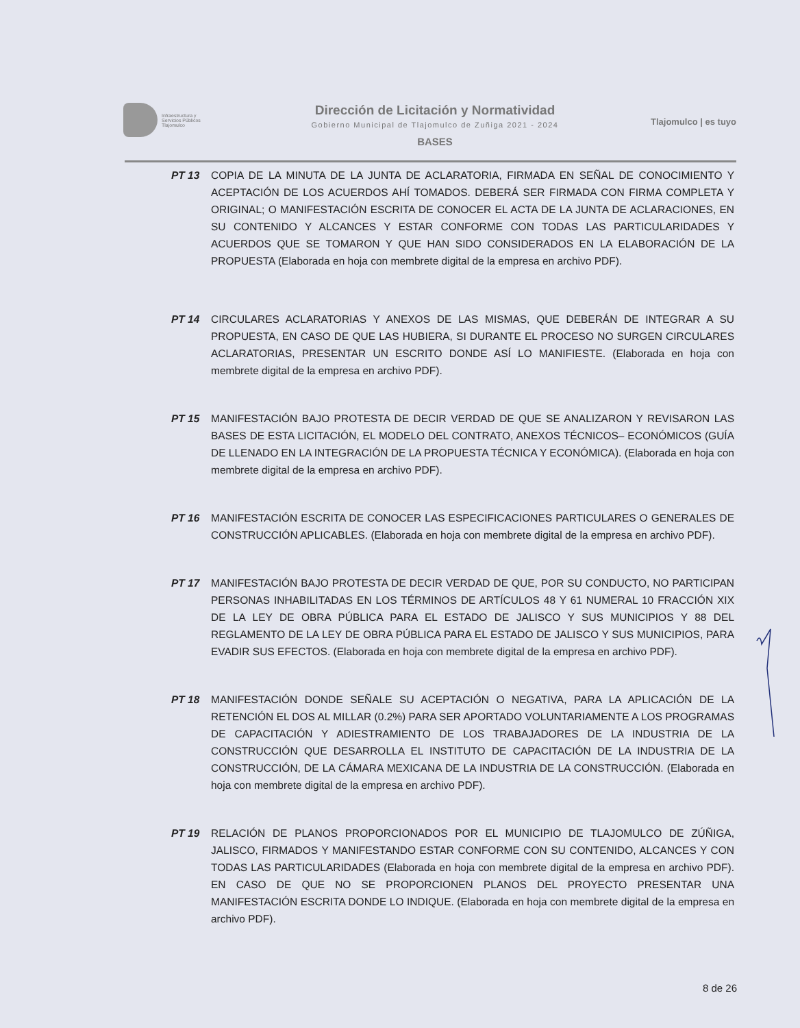Infraestructura y
Servicios Públicos
Tlajomulco
Dirección de Licitación y Normatividad
Gobierno Municipal de Tlajomulco de Zuñiga 2021 - 2024
BASES
Tlajomulco | es tuyo
PT 13 COPIA DE LA MINUTA DE LA JUNTA DE ACLARATORIA, FIRMADA EN SEÑAL DE CONOCIMIENTO Y ACEPTACIÓN DE LOS ACUERDOS AHÍ TOMADOS. DEBERÁ SER FIRMADA CON FIRMA COMPLETA Y ORIGINAL; O MANIFESTACIÓN ESCRITA DE CONOCER EL ACTA DE LA JUNTA DE ACLARACIONES, EN SU CONTENIDO Y ALCANCES Y ESTAR CONFORME CON TODAS LAS PARTICULARIDADES Y ACUERDOS QUE SE TOMARON Y QUE HAN SIDO CONSIDERADOS EN LA ELABORACIÓN DE LA PROPUESTA (Elaborada en hoja con membrete digital de la empresa en archivo PDF).
PT 14 CIRCULARES ACLARATORIAS Y ANEXOS DE LAS MISMAS, QUE DEBERÁN DE INTEGRAR A SU PROPUESTA, EN CASO DE QUE LAS HUBIERA, SI DURANTE EL PROCESO NO SURGEN CIRCULARES ACLARATORIAS, PRESENTAR UN ESCRITO DONDE ASÍ LO MANIFIESTE. (Elaborada en hoja con membrete digital de la empresa en archivo PDF).
PT 15 MANIFESTACIÓN BAJO PROTESTA DE DECIR VERDAD DE QUE SE ANALIZARON Y REVISARON LAS BASES DE ESTA LICITACIÓN, EL MODELO DEL CONTRATO, ANEXOS TÉCNICOS– ECONÓMICOS (GUÍA DE LLENADO EN LA INTEGRACIÓN DE LA PROPUESTA TÉCNICA Y ECONÓMICA). (Elaborada en hoja con membrete digital de la empresa en archivo PDF).
PT 16 MANIFESTACIÓN ESCRITA DE CONOCER LAS ESPECIFICACIONES PARTICULARES O GENERALES DE CONSTRUCCIÓN APLICABLES. (Elaborada en hoja con membrete digital de la empresa en archivo PDF).
PT 17 MANIFESTACIÓN BAJO PROTESTA DE DECIR VERDAD DE QUE, POR SU CONDUCTO, NO PARTICIPAN PERSONAS INHABILITADAS EN LOS TÉRMINOS DE ARTÍCULOS 48 Y 61 NUMERAL 10 FRACCIÓN XIX DE LA LEY DE OBRA PÚBLICA PARA EL ESTADO DE JALISCO Y SUS MUNICIPIOS Y 88 DEL REGLAMENTO DE LA LEY DE OBRA PÚBLICA PARA EL ESTADO DE JALISCO Y SUS MUNICIPIOS, PARA EVADIR SUS EFECTOS. (Elaborada en hoja con membrete digital de la empresa en archivo PDF).
PT 18 MANIFESTACIÓN DONDE SEÑALE SU ACEPTACIÓN O NEGATIVA, PARA LA APLICACIÓN DE LA RETENCIÓN EL DOS AL MILLAR (0.2%) PARA SER APORTADO VOLUNTARIAMENTE A LOS PROGRAMAS DE CAPACITACIÓN Y ADIESTRAMIENTO DE LOS TRABAJADORES DE LA INDUSTRIA DE LA CONSTRUCCIÓN QUE DESARROLLA EL INSTITUTO DE CAPACITACIÓN DE LA INDUSTRIA DE LA CONSTRUCCIÓN, DE LA CÁMARA MEXICANA DE LA INDUSTRIA DE LA CONSTRUCCIÓN. (Elaborada en hoja con membrete digital de la empresa en archivo PDF).
PT 19 RELACIÓN DE PLANOS PROPORCIONADOS POR EL MUNICIPIO DE TLAJOMULCO DE ZÚÑIGA, JALISCO, FIRMADOS Y MANIFESTANDO ESTAR CONFORME CON SU CONTENIDO, ALCANCES Y CON TODAS LAS PARTICULARIDADES (Elaborada en hoja con membrete digital de la empresa en archivo PDF). EN CASO DE QUE NO SE PROPORCIONEN PLANOS DEL PROYECTO PRESENTAR UNA MANIFESTACIÓN ESCRITA DONDE LO INDIQUE. (Elaborada en hoja con membrete digital de la empresa en archivo PDF).
8 de 26